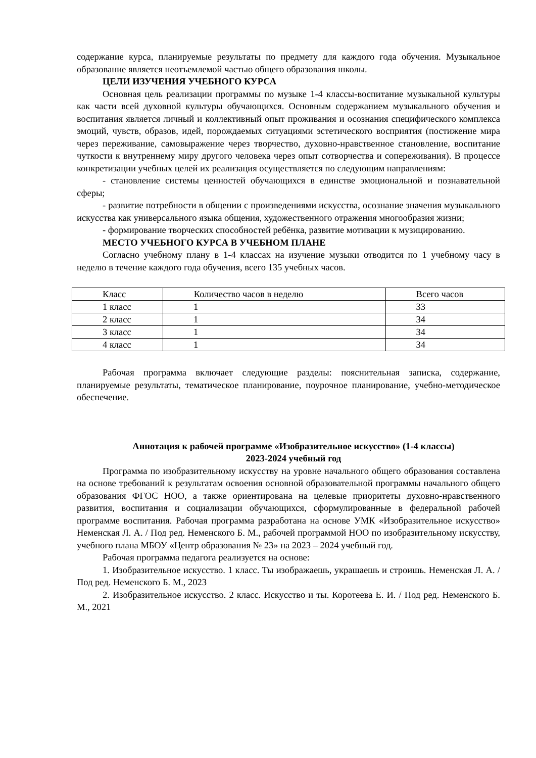содержание курса, планируемые результаты по предмету для каждого года обучения. Музыкальное образование является неотъемлемой частью общего образования школы.
ЦЕЛИ ИЗУЧЕНИЯ УЧЕБНОГО КУРСА
Основная цель реализации программы по музыке 1-4 классы-воспитание музыкальной культуры как части всей духовной культуры обучающихся. Основным содержанием музыкального обучения и воспитания является личный и коллективный опыт проживания и осознания специфического комплекса эмоций, чувств, образов, идей, порождаемых ситуациями эстетического восприятия (постижение мира через переживание, самовыражение через творчество, духовно-нравственное становление, воспитание чуткости к внутреннему миру другого человека через опыт сотворчества и сопереживания). В процессе конкретизации учебных целей их реализация осуществляется по следующим направлениям:
- становление системы ценностей обучающихся в единстве эмоциональной и познавательной сферы;
- развитие потребности в общении с произведениями искусства, осознание значения музыкального искусства как универсального языка общения, художественного отражения многообразия жизни;
- формирование творческих способностей ребёнка, развитие мотивации к музицированию.
МЕСТО УЧЕБНОГО КУРСА В УЧЕБНОМ ПЛАНЕ
Согласно учебному плану в 1-4 классах на изучение музыки отводится по 1 учебному часу в неделю в течение каждого года обучения, всего 135 учебных часов.
| Класс | Количество часов в неделю | Всего часов |
| 1 класс | 1 | 33 |
| 2 класс | 1 | 34 |
| 3 класс | 1 | 34 |
| 4 класс | 1 | 34 |
Рабочая программа включает следующие разделы: пояснительная записка, содержание, планируемые результаты, тематическое планирование, поурочное планирование, учебно-методическое обеспечение.
Аннотация к рабочей программе «Изобразительное искусство» (1-4 классы)
2023-2024 учебный год
Программа по изобразительному искусству на уровне начального общего образования составлена на основе требований к результатам освоения основной образовательной программы начального общего образования ФГОС НОО, а также ориентирована на целевые приоритеты духовно-нравственного развития, воспитания и социализации обучающихся, сформулированные в федеральной рабочей программе воспитания. Рабочая программа разработана на основе УМК «Изобразительное искусство» Неменская Л. А. / Под ред. Неменского Б. М., рабочей программой НОО по изобразительному искусству, учебного плана МБОУ «Центр образования № 23» на 2023 – 2024 учебный год.
Рабочая программа педагога реализуется на основе:
1. Изобразительное искусство. 1 класс. Ты изображаешь, украшаешь и строишь. Неменская Л. А. / Под ред. Неменского Б. М., 2023
2. Изобразительное искусство. 2 класс. Искусство и ты. Коротеева Е. И. / Под ред. Неменского Б. М., 2021